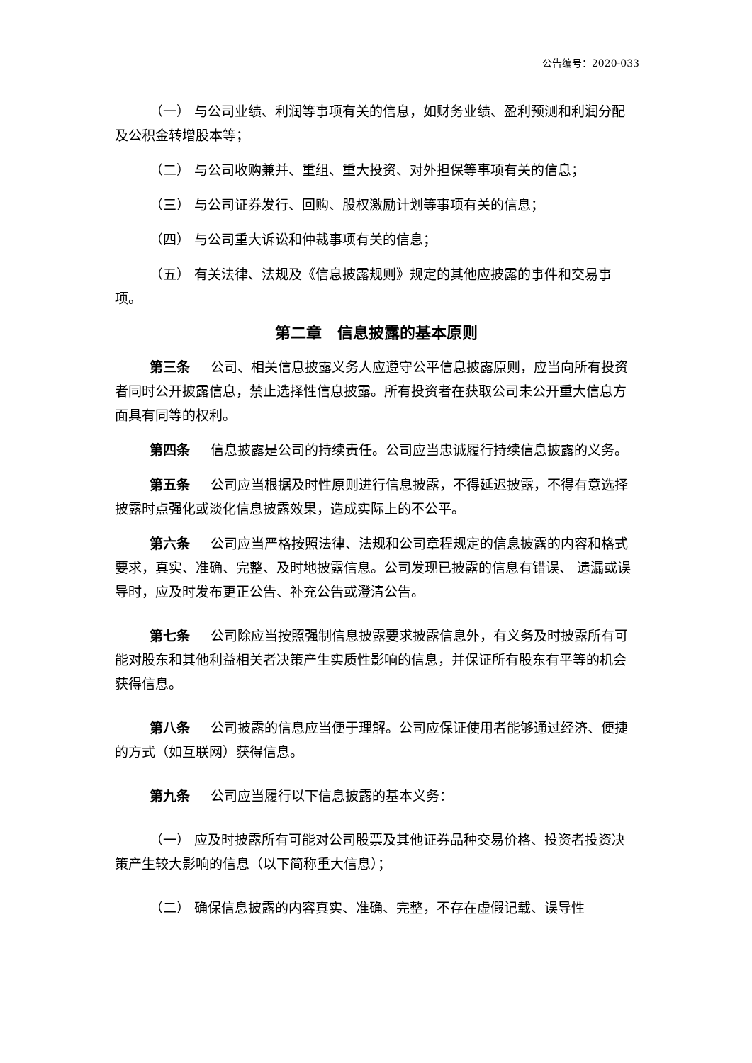公告编号：2020-033
（一） 与公司业绩、利润等事项有关的信息，如财务业绩、盈利预测和利润分配及公积金转增股本等；
（二） 与公司收购兼并、重组、重大投资、对外担保等事项有关的信息；
（三） 与公司证券发行、回购、股权激励计划等事项有关的信息；
（四） 与公司重大诉讼和仲裁事项有关的信息；
（五） 有关法律、法规及《信息披露规则》规定的其他应披露的事件和交易事项。
第二章　信息披露的基本原则
第三条 公司、相关信息披露义务人应遵守公平信息披露原则，应当向所有投资者同时公开披露信息，禁止选择性信息披露。所有投资者在获取公司未公开重大信息方面具有同等的权利。
第四条 信息披露是公司的持续责任。公司应当忠诚履行持续信息披露的义务。
第五条 公司应当根据及时性原则进行信息披露，不得延迟披露，不得有意选择披露时点强化或淡化信息披露效果，造成实际上的不公平。
第六条 公司应当严格按照法律、法规和公司章程规定的信息披露的内容和格式要求，真实、准确、完整、及时地披露信息。公司发现已披露的信息有错误、 遗漏或误导时，应及时发布更正公告、补充公告或澄清公告。
第七条 公司除应当按照强制信息披露要求披露信息外，有义务及时披露所有可能对股东和其他利益相关者决策产生实质性影响的信息，并保证所有股东有平等的机会获得信息。
第八条 公司披露的信息应当便于理解。公司应保证使用者能够通过经济、便捷的方式（如互联网）获得信息。
第九条 公司应当履行以下信息披露的基本义务：
（一） 应及时披露所有可能对公司股票及其他证券品种交易价格、投资者投资决策产生较大影响的信息（以下简称重大信息）；
（二） 确保信息披露的内容真实、准确、完整，不存在虚假记载、误导性